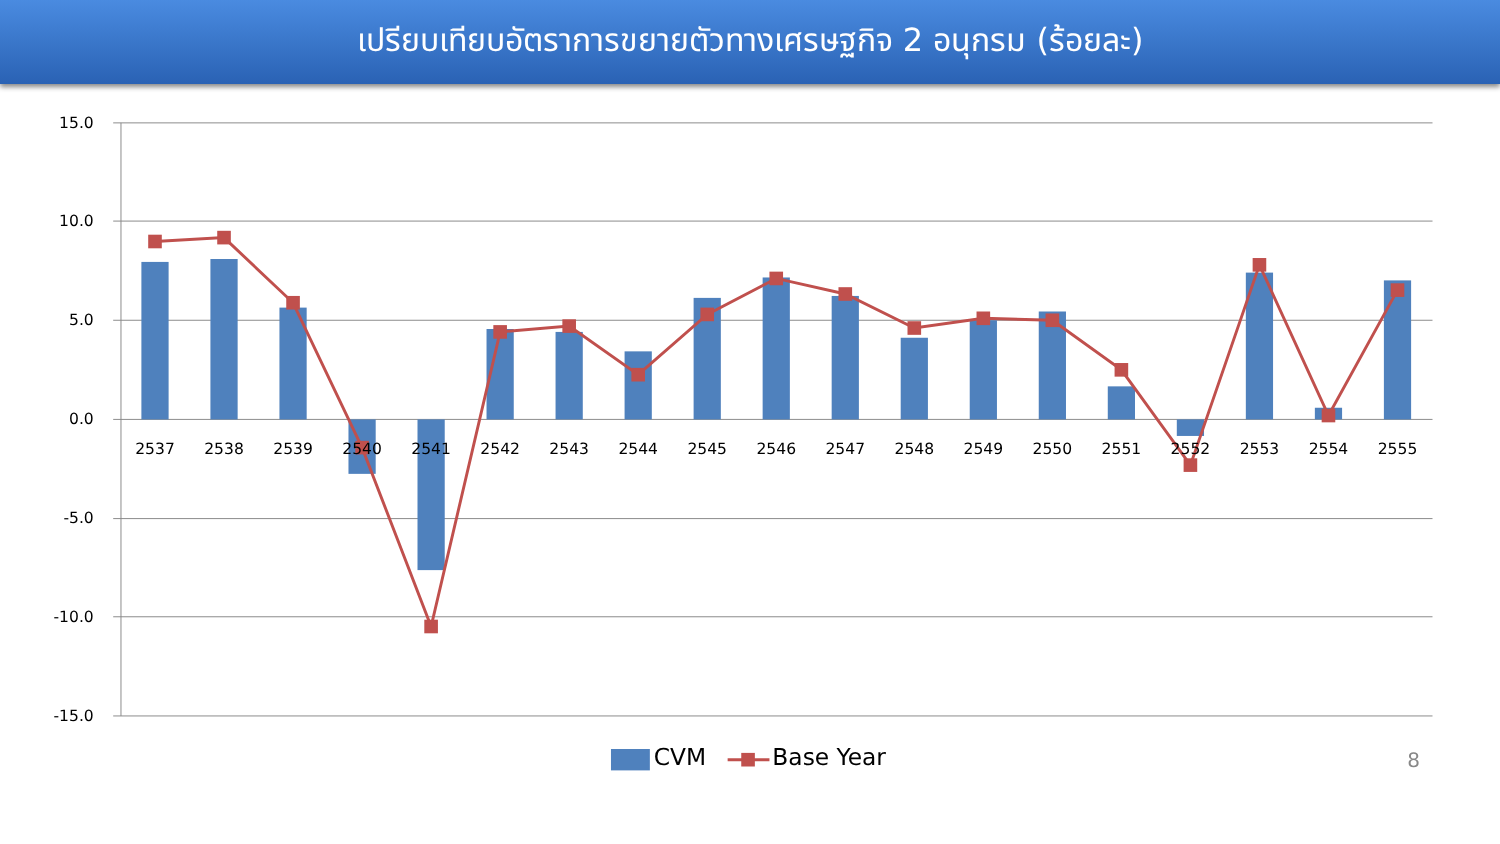เปรียบเทียบอัตราการขยายตัวทางเศรษฐกิจ 2 อนุกรม (ร้อยละ)
15.0
10.0
5.0
0.0
-5.0
-10.0
-15.0
2537
2538
2539
2540
2541
2542
2543
2544
2545
2546
2547
2548
2549
2550
2551
2552
2553
2554
2555
CVM
Base Year
8